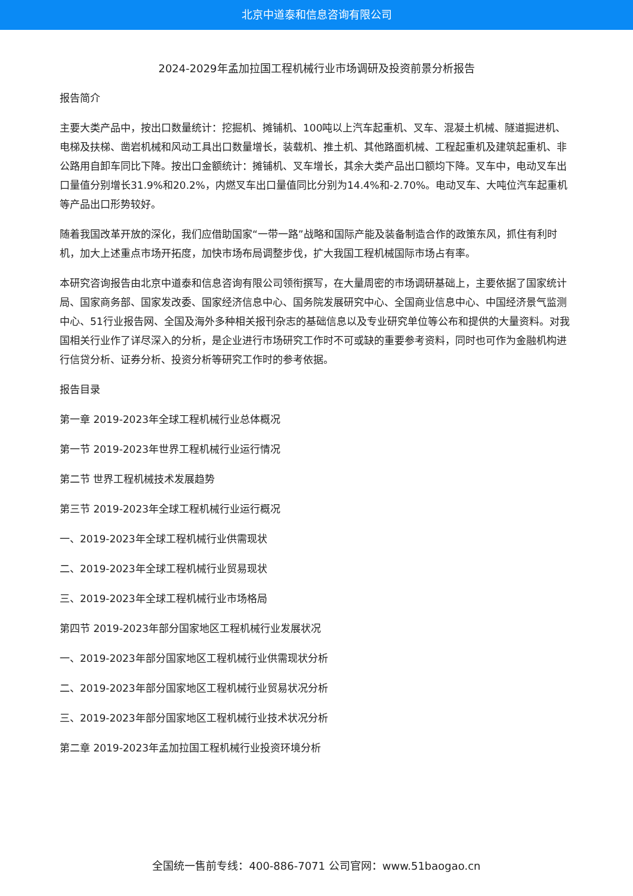北京中道泰和信息咨询有限公司
2024-2029年孟加拉国工程机械行业市场调研及投资前景分析报告
报告简介
主要大类产品中，按出口数量统计：挖掘机、摊铺机、100吨以上汽车起重机、叉车、混凝土机械、隧道掘进机、电梯及扶梯、凿岩机械和风动工具出口数量增长，装载机、推土机、其他路面机械、工程起重机及建筑起重机、非公路用自卸车同比下降。按出口金额统计：摊铺机、叉车增长，其余大类产品出口额均下降。叉车中，电动叉车出口量值分别增长31.9%和20.2%，内燃叉车出口量值同比分别为14.4%和-2.70%。电动叉车、大吨位汽车起重机等产品出口形势较好。
随着我国改革开放的深化，我们应借助国家“一带一路”战略和国际产能及装备制造合作的政策东风，抓住有利时机，加大上述重点市场开拓度，加快市场布局调整步伐，扩大我国工程机械国际市场占有率。
本研究咨询报告由北京中道泰和信息咨询有限公司领衔撰写，在大量周密的市场调研基础上，主要依据了国家统计局、国家商务部、国家发改委、国家经济信息中心、国务院发展研究中心、全国商业信息中心、中国经济景气监测中心、51行业报告网、全国及海外多种相关报刊杂志的基础信息以及专业研究单位等公布和提供的大量资料。对我国相关行业作了详尽深入的分析，是企业进行市场研究工作时不可或缺的重要参考资料，同时也可作为金融机构进行信贷分析、证券分析、投资分析等研究工作时的参考依据。
报告目录
第一章 2019-2023年全球工程机械行业总体概况
第一节 2019-2023年世界工程机械行业运行情况
第二节 世界工程机械技术发展趋势
第三节 2019-2023年全球工程机械行业运行概况
一、2019-2023年全球工程机械行业供需现状
二、2019-2023年全球工程机械行业贸易现状
三、2019-2023年全球工程机械行业市场格局
第四节 2019-2023年部分国家地区工程机械行业发展状况
一、2019-2023年部分国家地区工程机械行业供需现状分析
二、2019-2023年部分国家地区工程机械行业贸易状况分析
三、2019-2023年部分国家地区工程机械行业技术状况分析
第二章 2019-2023年孟加拉国工程机械行业投资环境分析
全国统一售前专线：400-886-7071 公司官网：www.51baogao.cn